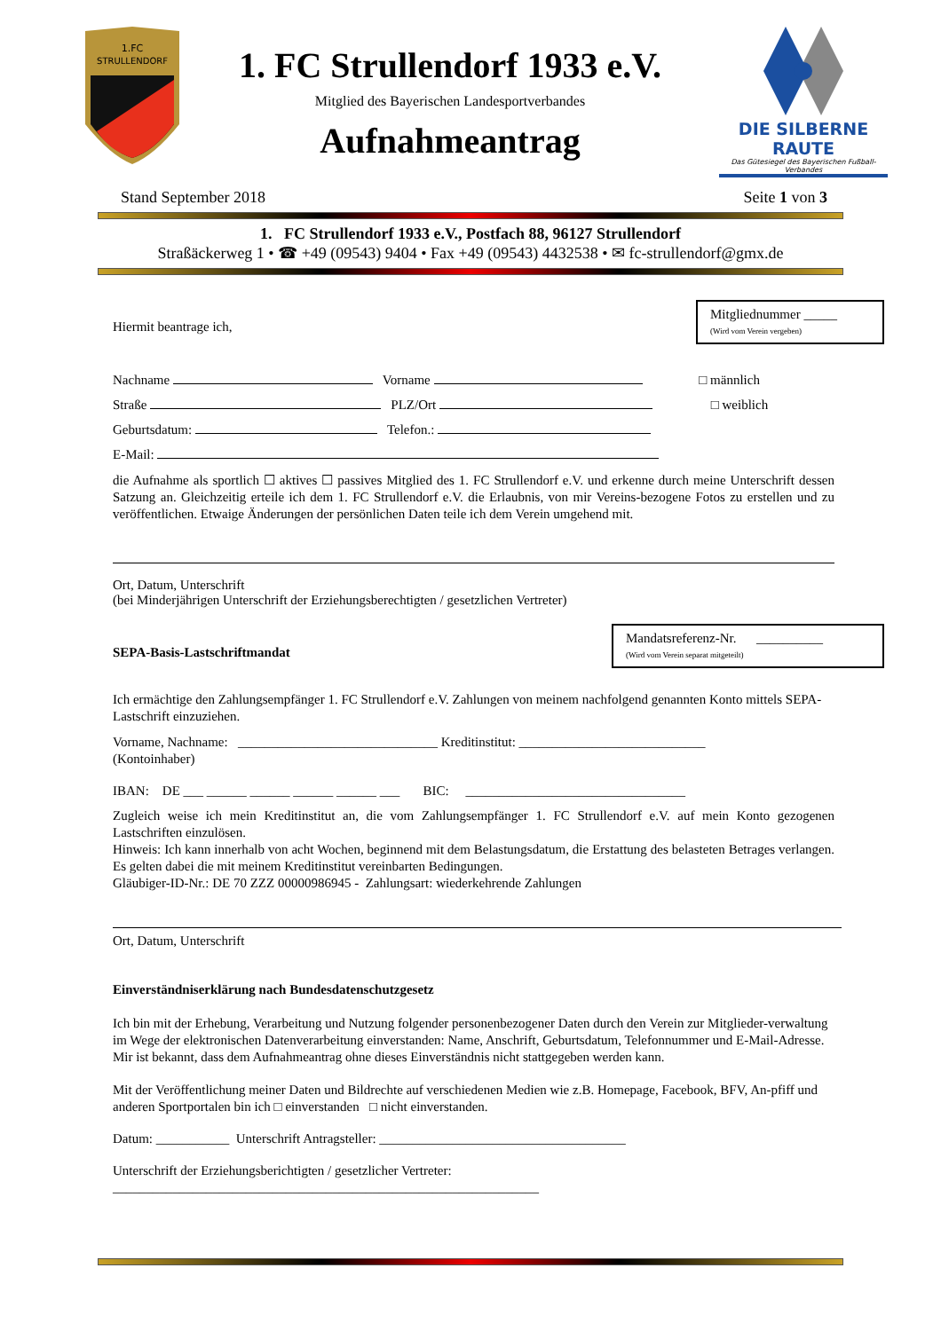1.FC
STRULLENDORF
1. FC Strullendorf 1933 e.V.
Mitglied des Bayerischen Landesportverbandes
Aufnahmeantrag
DIE SILBERNE RAUTE
Das Gütesiegel des Bayerischen Fußball-Verbandes
Stand September 2018 Seite 1 von 3
1. FC Strullendorf 1933 e.V., Postfach 88, 96127 Strullendorf
Straßäckerweg 1 • ☎ +49 (09543) 9404 • Fax +49 (09543) 4432538 • ✉ fc-strullendorf@gmx.de
Mitgliednummer _____
(Wird vom Verein vergeben)
Hiermit beantrage ich,
Nachname Vorname □ männlich
Straße PLZ/Ort □ weiblich
Geburtsdatum: Telefon.:
E-Mail:
die Aufnahme als sportlich ☐ aktives ☐ passives Mitglied des 1. FC Strullendorf e.V. und erkenne durch meine Unterschrift dessen Satzung an. Gleichzeitig erteile ich dem 1. FC Strullendorf e.V. die Erlaubnis, von mir Vereins-bezogene Fotos zu erstellen und zu veröffentlichen. Etwaige Änderungen der persönlichen Daten teile ich dem Verein umgehend mit.
Ort, Datum, Unterschrift
(bei Minderjährigen Unterschrift der Erziehungsberechtigten / gesetzlichen Vertreter)
Mandatsreferenz-Nr. __________
(Wird vom Verein separat mitgeteilt)
SEPA-Basis-Lastschriftmandat
Ich ermächtige den Zahlungsempfänger 1. FC Strullendorf e.V. Zahlungen von meinem nachfolgend genannten Konto mittels SEPA-Lastschrift einzuziehen.
Vorname, Nachname: ______________________________ Kreditinstitut: ____________________________
(Kontoinhaber)
IBAN: DE ___ ______ ______ ______ ______ ___ BIC: _________________________________
Zugleich weise ich mein Kreditinstitut an, die vom Zahlungsempfänger 1. FC Strullendorf e.V. auf mein Konto gezogenen Lastschriften einzulösen.
Hinweis: Ich kann innerhalb von acht Wochen, beginnend mit dem Belastungsdatum, die Erstattung des belasteten Betrages verlangen. Es gelten dabei die mit meinem Kreditinstitut vereinbarten Bedingungen.
Gläubiger-ID-Nr.: DE 70 ZZZ 00000986945 - Zahlungsart: wiederkehrende Zahlungen
Ort, Datum, Unterschrift
Einverständniserklärung nach Bundesdatenschutzgesetz
Ich bin mit der Erhebung, Verarbeitung und Nutzung folgender personenbezogener Daten durch den Verein zur Mitglieder-verwaltung im Wege der elektronischen Datenverarbeitung einverstanden: Name, Anschrift, Geburtsdatum, Telefonnummer und E-Mail-Adresse. Mir ist bekannt, dass dem Aufnahmeantrag ohne dieses Einverständnis nicht stattgegeben werden kann.
Mit der Veröffentlichung meiner Daten und Bildrechte auf verschiedenen Medien wie z.B. Homepage, Facebook, BFV, An-pfiff und anderen Sportportalen bin ich □ einverstanden □ nicht einverstanden.
Datum: ___________ Unterschrift Antragsteller: _____________________________________
Unterschrift der Erziehungsberichtigten / gesetzlicher Vertreter:
________________________________________________________________